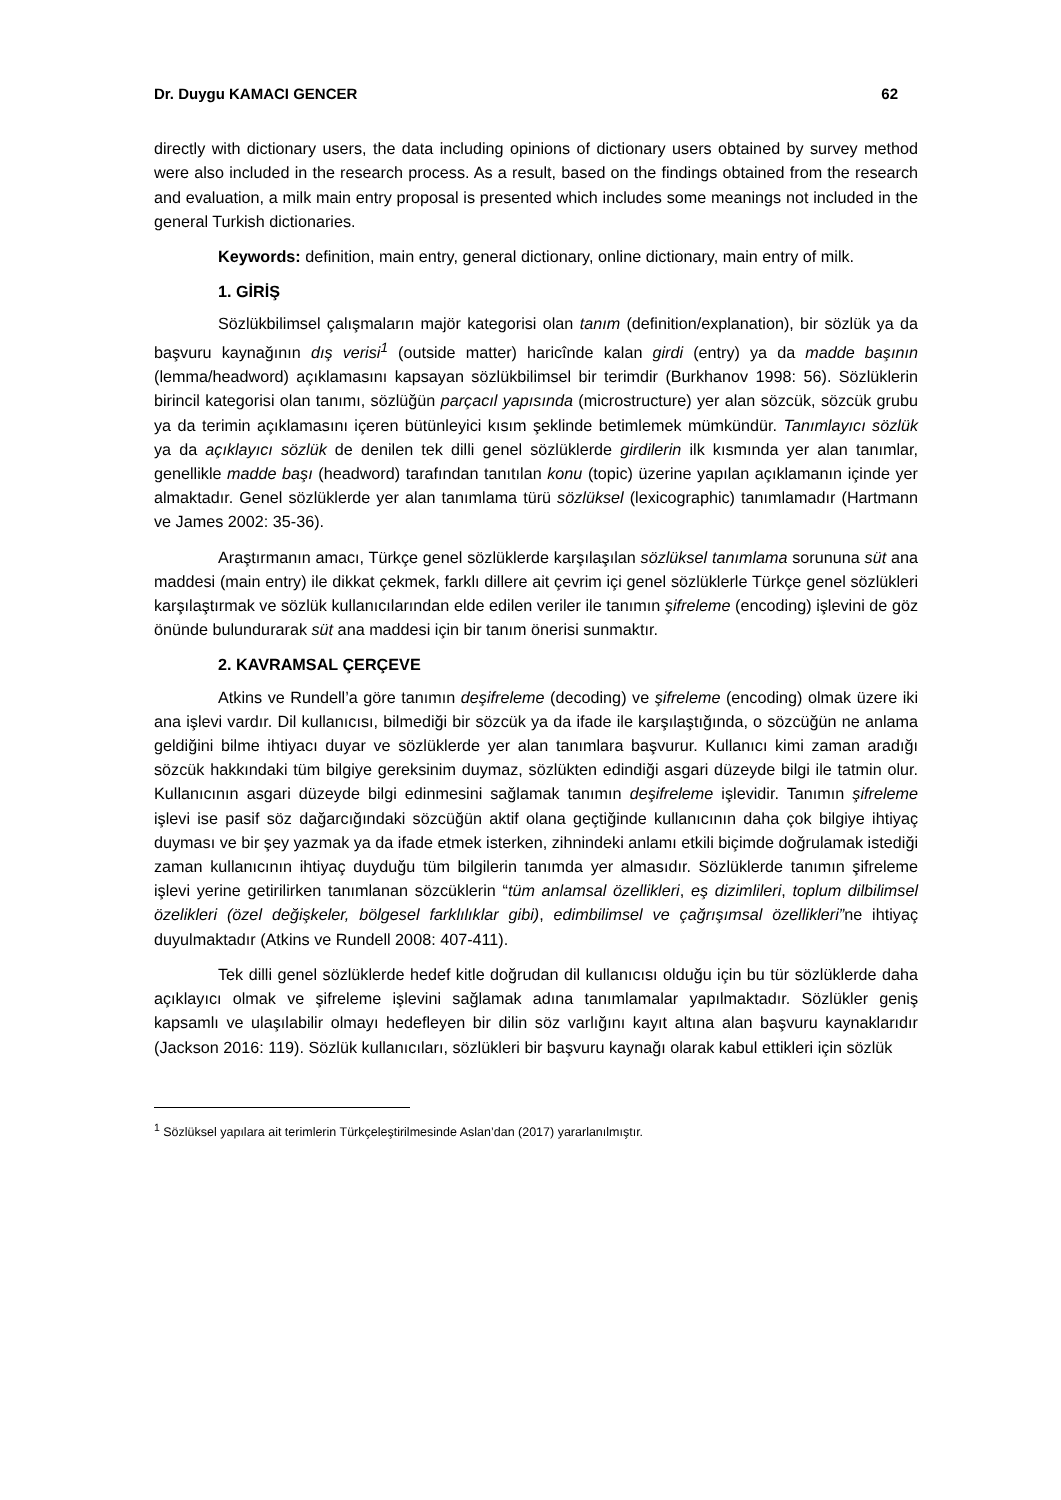Dr. Duygu KAMACI GENCER 62
directly with dictionary users, the data including opinions of dictionary users obtained by survey method were also included in the research process. As a result, based on the findings obtained from the research and evaluation, a milk main entry proposal is presented which includes some meanings not included in the general Turkish dictionaries.
Keywords: definition, main entry, general dictionary, online dictionary, main entry of milk.
1. GİRİŞ
Sözlükbilimsel çalışmaların majör kategorisi olan tanım (definition/explanation), bir sözlük ya da başvuru kaynağının dış verisi<sup>1</sup> (outside matter) haricînde kalan girdi (entry) ya da madde başının (lemma/headword) açıklamasını kapsayan sözlükbilimsel bir terimdir (Burkhanov 1998: 56). Sözlüklerin birincil kategorisi olan tanımı, sözlüğün parçacıl yapısında (microstructure) yer alan sözcük, sözcük grubu ya da terimin açıklamasını içeren bütünleyici kısım şeklinde betimlemek mümkündür. Tanımlayıcı sözlük ya da açıklayıcı sözlük de denilen tek dilli genel sözlüklerde girdilerin ilk kısmında yer alan tanımlar, genellikle madde başı (headword) tarafından tanıtılan konu (topic) üzerine yapılan açıklamanın içinde yer almaktadır. Genel sözlüklerde yer alan tanımlama türü sözlüksel (lexicographic) tanımlamadır (Hartmann ve James 2002: 35-36).
Araştırmanın amacı, Türkçe genel sözlüklerde karşılaşılan sözlüksel tanımlama sorununa süt ana maddesi (main entry) ile dikkat çekmek, farklı dillere ait çevrim içi genel sözlüklerle Türkçe genel sözlükleri karşılaştırmak ve sözlük kullanıcılarından elde edilen veriler ile tanımın şifreleme (encoding) işlevini de göz önünde bulundurarak süt ana maddesi için bir tanım önerisi sunmaktır.
2. KAVRAMSAL ÇERÇEVE
Atkins ve Rundell’a göre tanımın deşifreleme (decoding) ve şifreleme (encoding) olmak üzere iki ana işlevi vardır. Dil kullanıcısı, bilmediği bir sözcük ya da ifade ile karşılaştığında, o sözcüğün ne anlama geldiğini bilme ihtiyacı duyar ve sözlüklerde yer alan tanımlara başvurur. Kullanıcı kimi zaman aradığı sözcük hakkındaki tüm bilgiye gereksinim duymaz, sözlükten edindiği asgari düzeyde bilgi ile tatmin olur. Kullanıcının asgari düzeyde bilgi edinmesini sağlamak tanımın deşifreleme işlevidir. Tanımın şifreleme işlevi ise pasif söz dağarcığındaki sözcüğün aktif olana geçtiğinde kullanıcının daha çok bilgiye ihtiyaç duyması ve bir şey yazmak ya da ifade etmek isterken, zihnindeki anlamı etkili biçimde doğrulamak istediği zaman kullanıcının ihtiyaç duyduğu tüm bilgilerin tanımda yer almasıdır. Sözlüklerde tanımın şifreleme işlevi yerine getirilirken tanımlanan sözcüklerin “tüm anlamsal özellikleri, eş dizimlileri, toplum dilbilimsel özelikleri (özel değişkeler, bölgesel farklılıklar gibi), edimbilimsel ve çağrışımsal özellikleri”ne ihtiyaç duyulmaktadır (Atkins ve Rundell 2008: 407-411).
Tek dilli genel sözlüklerde hedef kitle doğrudan dil kullanıcısı olduğu için bu tür sözlüklerde daha açıklayıcı olmak ve şifreleme işlevini sağlamak adına tanımlamalar yapılmaktadır. Sözlükler geniş kapsamlı ve ulaşılabilir olmayı hedefleyen bir dilin söz varlığını kayıt altına alan başvuru kaynaklarıdır (Jackson 2016: 119). Sözlük kullanıcıları, sözlükleri bir başvuru kaynağı olarak kabul ettikleri için sözlük
<sup>1</sup> Sözlüksel yapılara ait terimlerin Türkçeleştirilmesinde Aslan’dan (2017) yararlanılmıştır.